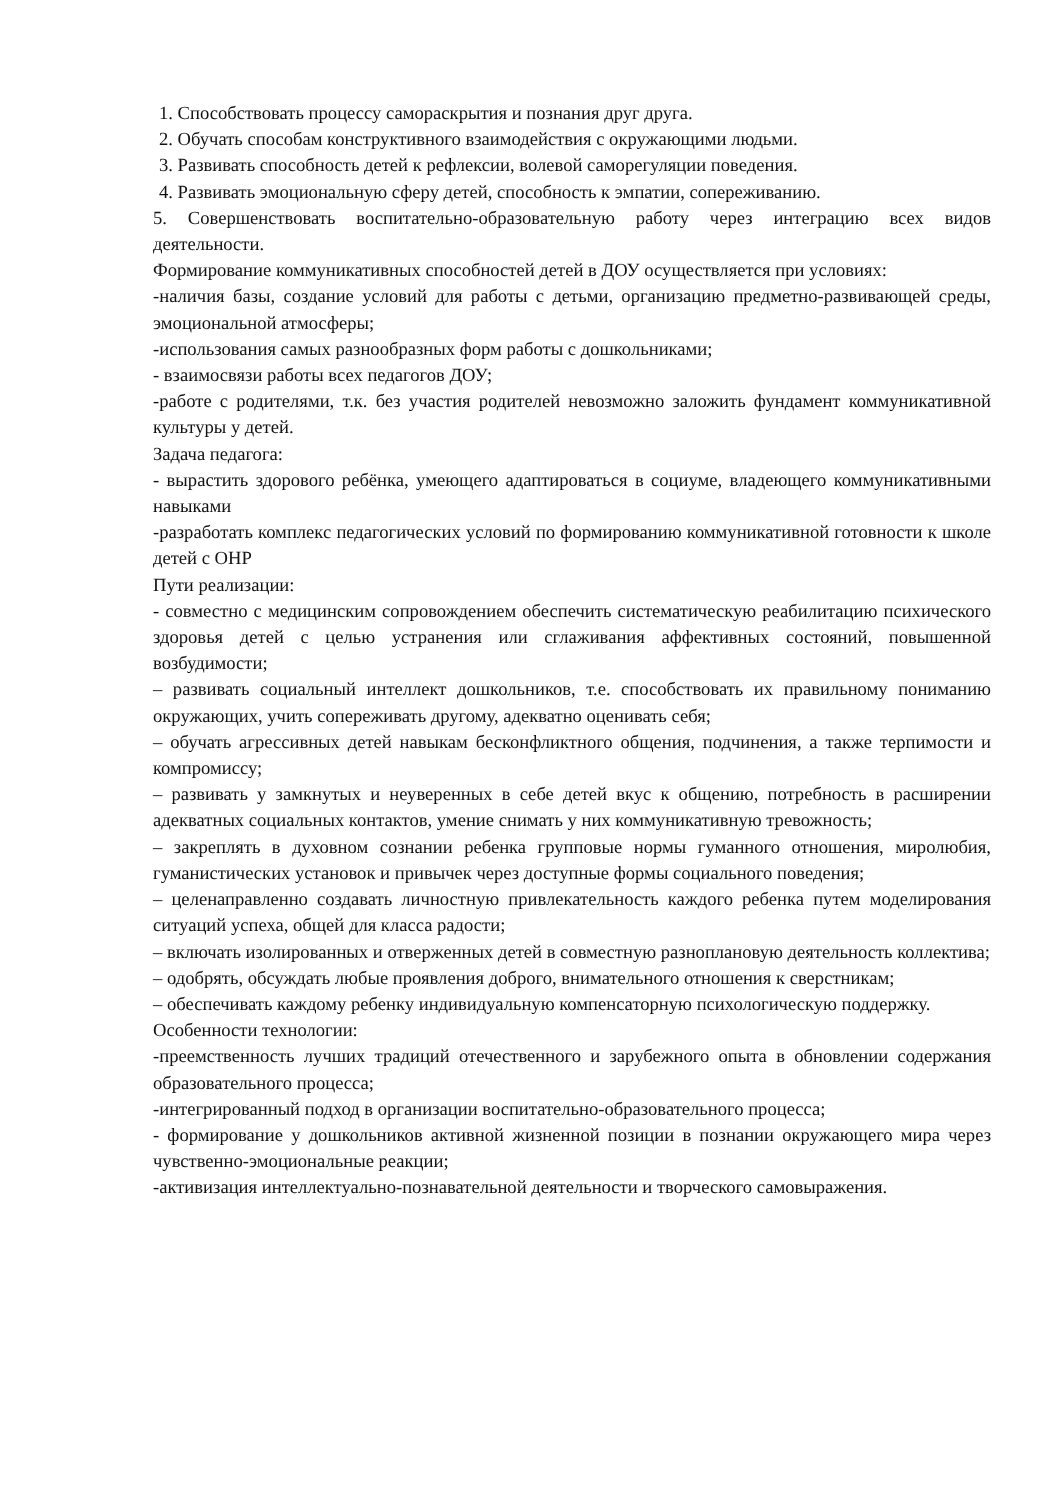1. Способствовать процессу самораскрытия и познания друг друга.
2. Обучать способам конструктивного взаимодействия с окружающими людьми.
3. Развивать способность детей к рефлексии, волевой саморегуляции поведения.
4. Развивать эмоциональную сферу детей, способность к эмпатии, сопереживанию.
5. Совершенствовать воспитательно-образовательную работу через интеграцию всех видов деятельности.
Формирование коммуникативных способностей детей в ДОУ осуществляется при условиях:
-наличия базы, создание условий для работы с детьми, организацию предметно-развивающей среды, эмоциональной атмосферы;
-использования самых разнообразных форм работы с дошкольниками;
- взаимосвязи работы всех педагогов ДОУ;
-работе с родителями, т.к. без участия родителей невозможно заложить фундамент коммуникативной культуры у детей.
Задача педагога:
- вырастить здорового ребёнка, умеющего адаптироваться в социуме, владеющего коммуникативными навыками
-разработать комплекс педагогических условий по формированию коммуникативной готовности к школе детей с ОНР
Пути реализации:
- совместно с медицинским сопровождением обеспечить систематическую реабилитацию психического здоровья детей с целью устранения или сглаживания аффективных состояний, повышенной возбудимости;
– развивать социальный интеллект дошкольников, т.е. способствовать их правильному пониманию окружающих, учить сопереживать другому, адекватно оценивать себя;
– обучать агрессивных детей навыкам бесконфликтного общения, подчинения, а также терпимости и компромиссу;
– развивать у замкнутых и неуверенных в себе детей вкус к общению, потребность в расширении адекватных социальных контактов, умение снимать у них коммуникативную тревожность;
– закреплять в духовном сознании ребенка групповые нормы гуманного отношения, миролюбия, гуманистических установок и привычек через доступные формы социального поведения;
– целенаправленно создавать личностную привлекательность каждого ребенка путем моделирования ситуаций успеха, общей для класса радости;
– включать изолированных и отверженных детей в совместную разноплановую деятельность коллектива;
– одобрять, обсуждать любые проявления доброго, внимательного отношения к сверстникам;
– обеспечивать каждому ребенку индивидуальную компенсаторную психологическую поддержку.
Особенности технологии:
-преемственность лучших традиций отечественного и зарубежного опыта в обновлении содержания образовательного процесса;
-интегрированный подход в организации воспитательно-образовательного процесса;
- формирование у дошкольников активной жизненной позиции в познании окружающего мира через чувственно-эмоциональные реакции;
-активизация интеллектуально-познавательной деятельности и творческого самовыражения.